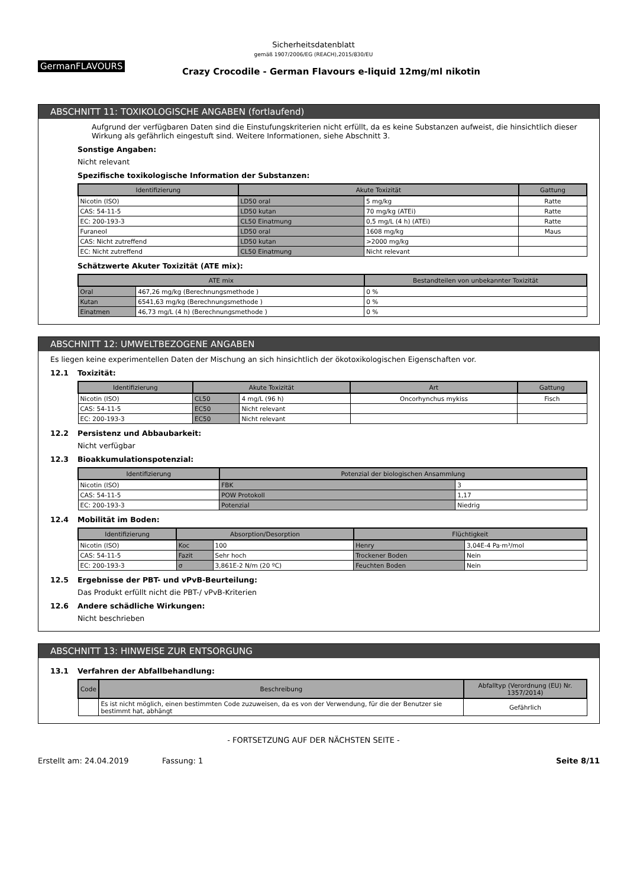Sicherheitsdatenblatt
gemäß 1907/2006/EG (REACH),2015/830/EU
GermanFLAVOURS
Crazy Crocodile - German Flavours e-liquid 12mg/ml nikotin
ABSCHNITT 11: TOXIKOLOGISCHE ANGABEN (fortlaufend)
Aufgrund der verfügbaren Daten sind die Einstufungskriterien nicht erfüllt, da es keine Substanzen aufweist, die hinsichtlich dieser Wirkung als gefährlich eingestuft sind. Weitere Informationen, siehe Abschnitt 3.
Sonstige Angaben:
Nicht relevant
Spezifische toxikologische Information der Substanzen:
| Identifizierung | Akute Toxizität | | Gattung |
| --- | --- | --- | --- |
| Nicotin (ISO) | LD50 oral | 5 mg/kg | Ratte |
| CAS: 54-11-5 | LD50 kutan | 70 mg/kg (ATEi) | Ratte |
| EC: 200-193-3 | CL50 Einatmung | 0,5 mg/L (4 h) (ATEi) | Ratte |
| Furaneol | LD50 oral | 1608 mg/kg | Maus |
| CAS: Nicht zutreffend | LD50 kutan | >2000 mg/kg | |
| EC: Nicht zutreffend | CL50 Einatmung | Nicht relevant | |
Schätzwerte Akuter Toxizität (ATE mix):
| ATE mix | | Bestandteilen von unbekannter Toxizität |
| --- | --- | --- |
| Oral | 467,26 mg/kg (Berechnungsmethode ) | 0 % |
| Kutan | 6541,63 mg/kg (Berechnungsmethode ) | 0 % |
| Einatmen | 46,73 mg/L (4 h) (Berechnungsmethode ) | 0 % |
ABSCHNITT 12: UMWELTBEZOGENE ANGABEN
Es liegen keine experimentellen Daten der Mischung an sich hinsichtlich der ökotoxikologischen Eigenschaften vor.
12.1 Toxizität:
| Identifizierung | Akute Toxizität | | Art | Gattung |
| --- | --- | --- | --- | --- |
| Nicotin (ISO) | CL50 | 4 mg/L (96 h) | Oncorhynchus mykiss | Fisch |
| CAS: 54-11-5 | EC50 | Nicht relevant | | |
| EC: 200-193-3 | EC50 | Nicht relevant | | |
12.2 Persistenz und Abbaubarkeit:
Nicht verfügbar
12.3 Bioakkumulationspotenzial:
| Identifizierung | Potenzial der biologischen Ansammlung | |
| --- | --- | --- |
| Nicotin (ISO) | FBK | 3 |
| CAS: 54-11-5 | POW Protokoll | 1,17 |
| EC: 200-193-3 | Potenzial | Niedrig |
12.4 Mobilität im Boden:
| Identifizierung | Absorption/Desorption | | Flüchtigkeit | |
| --- | --- | --- | --- | --- |
| Nicotin (ISO) | Koc | 100 | Henry | 3,04E-4 Pa·m³/mol |
| CAS: 54-11-5 | Fazit | Sehr hoch | Trockener Boden | Nein |
| EC: 200-193-3 | σ | 3,861E-2 N/m (20 ºC) | Feuchten Boden | Nein |
12.5 Ergebnisse der PBT- und vPvB-Beurteilung:
Das Produkt erfüllt nicht die PBT-/ vPvB-Kriterien
12.6 Andere schädliche Wirkungen:
Nicht beschrieben
ABSCHNITT 13: HINWEISE ZUR ENTSORGUNG
13.1 Verfahren der Abfallbehandlung:
| Code | Beschreibung | Abfalltyp (Verordnung (EU) Nr. 1357/2014) |
| --- | --- | --- |
| | Es ist nicht möglich, einen bestimmten Code zuzuweisen, da es von der Verwendung, für die der Benutzer sie bestimmt hat, abhängt | Gefährlich |
- FORTSETZUNG AUF DER NÄCHSTEN SEITE -
Erstellt am: 24.04.2019 Fassung: 1 Seite 8/11